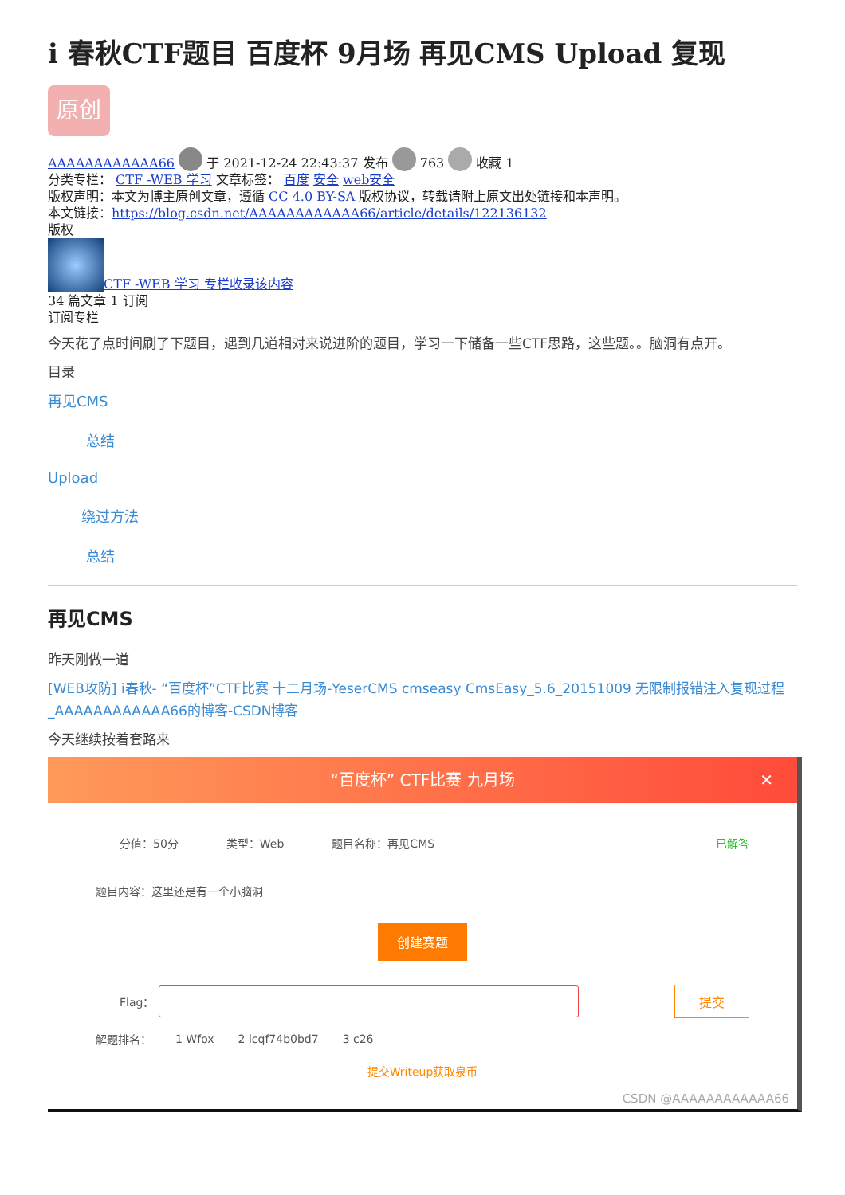i 春秋CTF题目 百度杯 9月场 再见CMS Upload 复现
原创
AAAAAAAAAAAA66 于 2021-12-24 22:43:37 发布 763 收藏 1
分类专栏： CTF -WEB 学习 文章标签： 百度 安全 web安全
版权声明：本文为博主原创文章，遵循 CC 4.0 BY-SA 版权协议，转载请附上原文出处链接和本声明。
本文链接：https://blog.csdn.net/AAAAAAAAAAAA66/article/details/122136132
版权
CTF -WEB 学习 专栏收录该内容
34 篇文章 1 订阅
订阅专栏
今天花了点时间刷了下题目，遇到几道相对来说进阶的题目，学习一下储备一些CTF思路，这些题。。脑洞有点开。
目录
再见CMS
总结
Upload
绕过方法
总结
再见CMS
昨天刚做一道
[WEB攻防] i春秋- “百度杯”CTF比赛 十二月场-YeserCMS cmseasy CmsEasy_5.6_20151009 无限制报错注入复现过程_AAAAAAAAAAAA66的博客-CSDN博客
今天继续按着套路来
“百度杯” CTF比赛 九月场 ✕
分值：50分 类型：Web 题目名称：再见CMS 已解答
题目内容：这里还是有一个小脑洞
创建赛题
Flag： 提交
解题排名： 1 Wfox 2 icqf74b0bd7 3 c26
提交Writeup获取泉币
CSDN @AAAAAAAAAAAA66